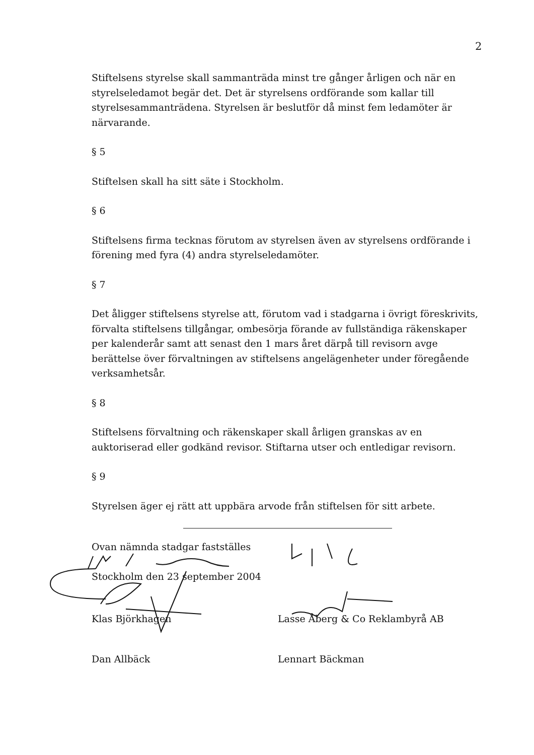2
Stiftelsens styrelse skall sammanträda minst tre gånger årligen och när en styrelseledamot begär det. Det är styrelsens ordförande som kallar till styrelsesammanträdena. Styrelsen är beslutför då minst fem ledamöter är närvarande.
§ 5
Stiftelsen skall ha sitt säte i Stockholm.
§ 6
Stiftelsens firma tecknas förutom av styrelsen även av styrelsens ordförande i förening med fyra (4) andra styrelseledamöter.
§ 7
Det åligger stiftelsens styrelse att, förutom vad i stadgarna i övrigt föreskrivits, förvalta stiftelsens tillgångar, ombesörja förande av fullständiga räkenskaper per kalenderår samt att senast den 1 mars året därpå till revisorn avge berättelse över förvaltningen av stiftelsens angelägenheter under föregående verksamhetsår.
§ 8
Stiftelsens förvaltning och räkenskaper skall årligen granskas av en auktoriserad eller godkänd revisor. Stiftarna utser och entledigar revisorn.
§ 9
Styrelsen äger ej rätt att uppbära arvode från stiftelsen för sitt arbete.
Ovan nämnda stadgar fastställes
Stockholm den 23 september 2004
Klas Björkhagen Lasse Åberg & Co Reklambyrå AB
Dan Allbäck Lennart Bäckman